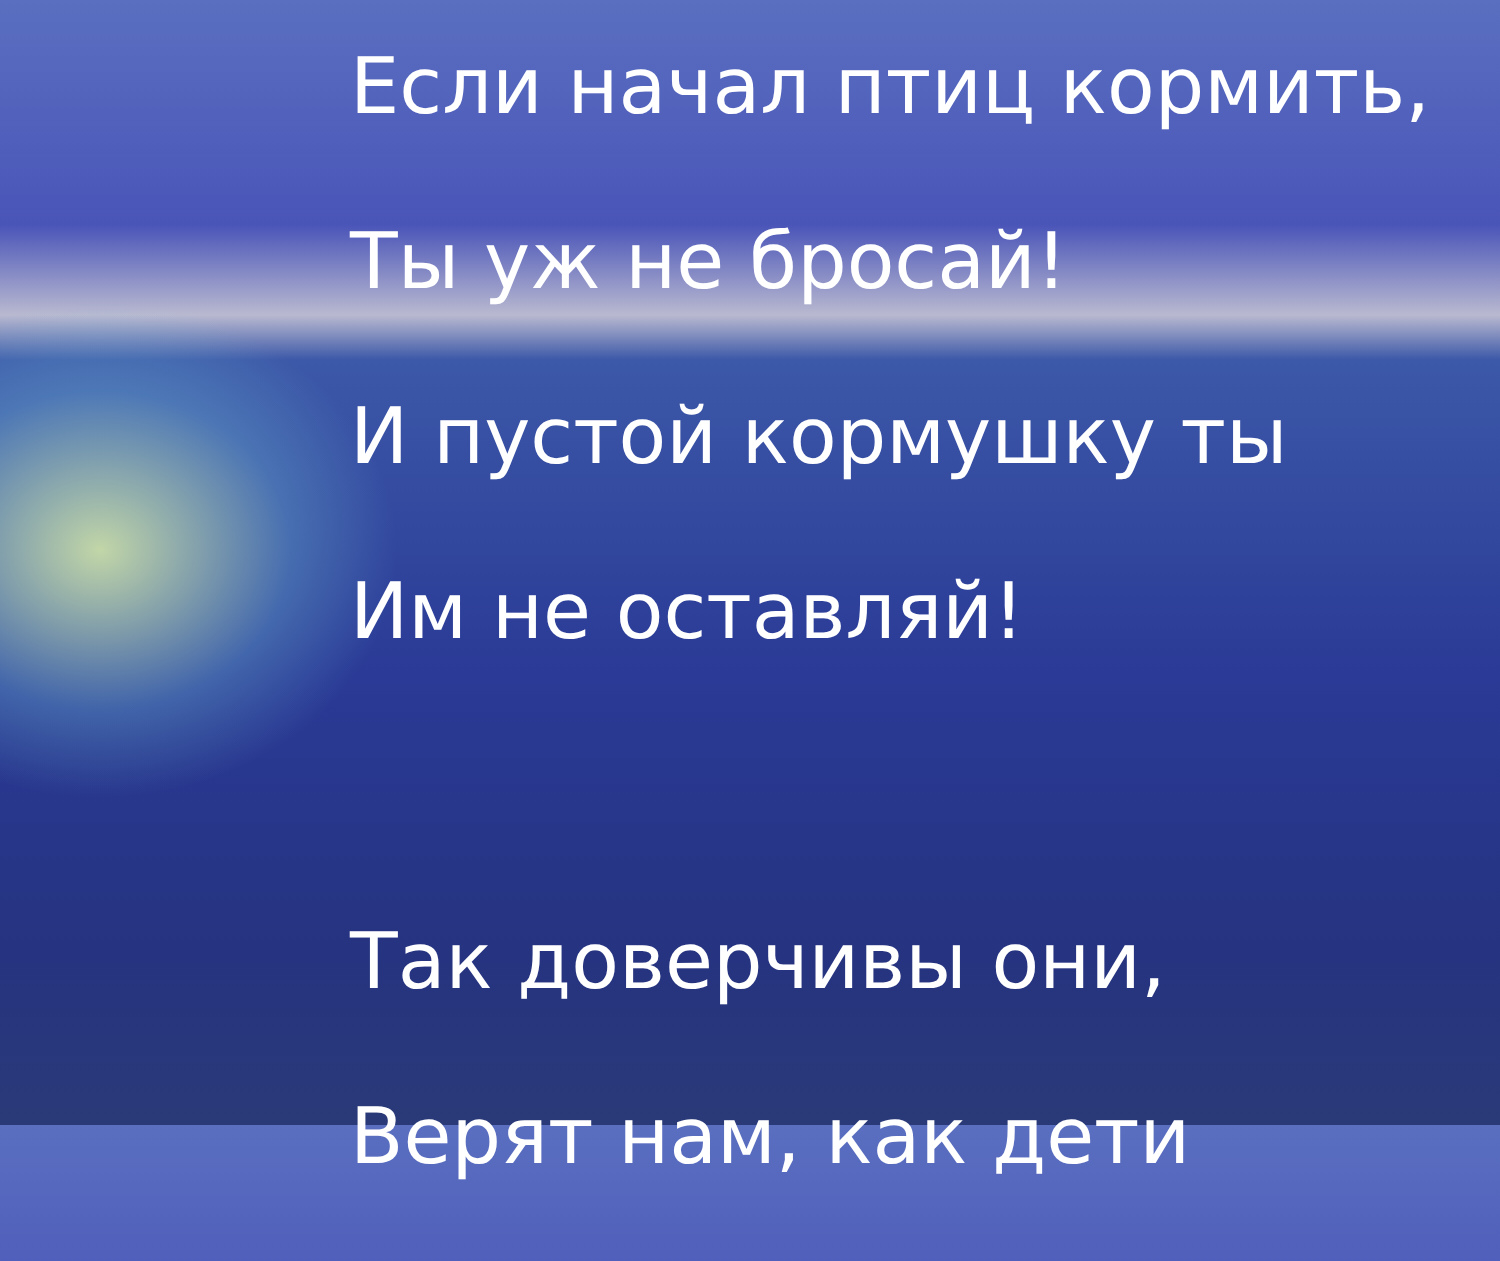Если начал птиц кормить,
Ты уж не бросай!
И пустой кормушку ты
Им не оставляй!
Так доверчивы они,
Верят нам, как дети